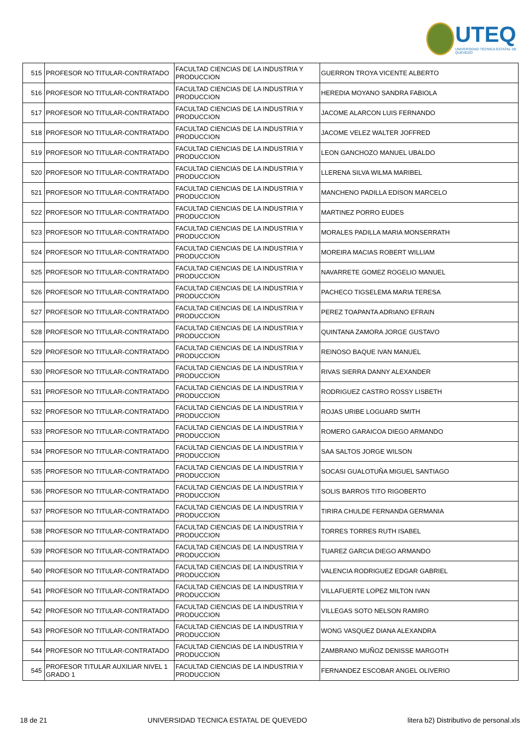UTEQ
UNIVERSIDAD TECNICA ESTATAL DE QUEVEDO
| 515 | PROFESOR NO TITULAR-CONTRATADO | FACULTAD CIENCIAS DE LA INDUSTRIA Y PRODUCCION | GUERRON TROYA VICENTE ALBERTO |
| 516 | PROFESOR NO TITULAR-CONTRATADO | FACULTAD CIENCIAS DE LA INDUSTRIA Y PRODUCCION | HEREDIA MOYANO SANDRA FABIOLA |
| 517 | PROFESOR NO TITULAR-CONTRATADO | FACULTAD CIENCIAS DE LA INDUSTRIA Y PRODUCCION | JACOME ALARCON LUIS FERNANDO |
| 518 | PROFESOR NO TITULAR-CONTRATADO | FACULTAD CIENCIAS DE LA INDUSTRIA Y PRODUCCION | JACOME VELEZ WALTER JOFFRED |
| 519 | PROFESOR NO TITULAR-CONTRATADO | FACULTAD CIENCIAS DE LA INDUSTRIA Y PRODUCCION | LEON GANCHOZO MANUEL UBALDO |
| 520 | PROFESOR NO TITULAR-CONTRATADO | FACULTAD CIENCIAS DE LA INDUSTRIA Y PRODUCCION | LLERENA SILVA WILMA MARIBEL |
| 521 | PROFESOR NO TITULAR-CONTRATADO | FACULTAD CIENCIAS DE LA INDUSTRIA Y PRODUCCION | MANCHENO PADILLA EDISON MARCELO |
| 522 | PROFESOR NO TITULAR-CONTRATADO | FACULTAD CIENCIAS DE LA INDUSTRIA Y PRODUCCION | MARTINEZ PORRO EUDES |
| 523 | PROFESOR NO TITULAR-CONTRATADO | FACULTAD CIENCIAS DE LA INDUSTRIA Y PRODUCCION | MORALES PADILLA MARIA MONSERRATH |
| 524 | PROFESOR NO TITULAR-CONTRATADO | FACULTAD CIENCIAS DE LA INDUSTRIA Y PRODUCCION | MOREIRA MACIAS ROBERT WILLIAM |
| 525 | PROFESOR NO TITULAR-CONTRATADO | FACULTAD CIENCIAS DE LA INDUSTRIA Y PRODUCCION | NAVARRETE GOMEZ ROGELIO MANUEL |
| 526 | PROFESOR NO TITULAR-CONTRATADO | FACULTAD CIENCIAS DE LA INDUSTRIA Y PRODUCCION | PACHECO TIGSELEMA MARIA TERESA |
| 527 | PROFESOR NO TITULAR-CONTRATADO | FACULTAD CIENCIAS DE LA INDUSTRIA Y PRODUCCION | PEREZ TOAPANTA ADRIANO EFRAIN |
| 528 | PROFESOR NO TITULAR-CONTRATADO | FACULTAD CIENCIAS DE LA INDUSTRIA Y PRODUCCION | QUINTANA ZAMORA JORGE GUSTAVO |
| 529 | PROFESOR NO TITULAR-CONTRATADO | FACULTAD CIENCIAS DE LA INDUSTRIA Y PRODUCCION | REINOSO BAQUE IVAN MANUEL |
| 530 | PROFESOR NO TITULAR-CONTRATADO | FACULTAD CIENCIAS DE LA INDUSTRIA Y PRODUCCION | RIVAS SIERRA DANNY ALEXANDER |
| 531 | PROFESOR NO TITULAR-CONTRATADO | FACULTAD CIENCIAS DE LA INDUSTRIA Y PRODUCCION | RODRIGUEZ CASTRO ROSSY LISBETH |
| 532 | PROFESOR NO TITULAR-CONTRATADO | FACULTAD CIENCIAS DE LA INDUSTRIA Y PRODUCCION | ROJAS URIBE LOGUARD SMITH |
| 533 | PROFESOR NO TITULAR-CONTRATADO | FACULTAD CIENCIAS DE LA INDUSTRIA Y PRODUCCION | ROMERO GARAICOA DIEGO ARMANDO |
| 534 | PROFESOR NO TITULAR-CONTRATADO | FACULTAD CIENCIAS DE LA INDUSTRIA Y PRODUCCION | SAA SALTOS JORGE WILSON |
| 535 | PROFESOR NO TITULAR-CONTRATADO | FACULTAD CIENCIAS DE LA INDUSTRIA Y PRODUCCION | SOCASI GUALOTUÑA MIGUEL SANTIAGO |
| 536 | PROFESOR NO TITULAR-CONTRATADO | FACULTAD CIENCIAS DE LA INDUSTRIA Y PRODUCCION | SOLIS BARROS TITO RIGOBERTO |
| 537 | PROFESOR NO TITULAR-CONTRATADO | FACULTAD CIENCIAS DE LA INDUSTRIA Y PRODUCCION | TIRIRA CHULDE FERNANDA GERMANIA |
| 538 | PROFESOR NO TITULAR-CONTRATADO | FACULTAD CIENCIAS DE LA INDUSTRIA Y PRODUCCION | TORRES TORRES RUTH ISABEL |
| 539 | PROFESOR NO TITULAR-CONTRATADO | FACULTAD CIENCIAS DE LA INDUSTRIA Y PRODUCCION | TUAREZ GARCIA DIEGO ARMANDO |
| 540 | PROFESOR NO TITULAR-CONTRATADO | FACULTAD CIENCIAS DE LA INDUSTRIA Y PRODUCCION | VALENCIA RODRIGUEZ EDGAR GABRIEL |
| 541 | PROFESOR NO TITULAR-CONTRATADO | FACULTAD CIENCIAS DE LA INDUSTRIA Y PRODUCCION | VILLAFUERTE LOPEZ MILTON IVAN |
| 542 | PROFESOR NO TITULAR-CONTRATADO | FACULTAD CIENCIAS DE LA INDUSTRIA Y PRODUCCION | VILLEGAS SOTO NELSON RAMIRO |
| 543 | PROFESOR NO TITULAR-CONTRATADO | FACULTAD CIENCIAS DE LA INDUSTRIA Y PRODUCCION | WONG VASQUEZ DIANA ALEXANDRA |
| 544 | PROFESOR NO TITULAR-CONTRATADO | FACULTAD CIENCIAS DE LA INDUSTRIA Y PRODUCCION | ZAMBRANO MUÑOZ DENISSE MARGOTH |
| 545 | PROFESOR TITULAR AUXILIAR NIVEL 1 GRADO 1 | FACULTAD CIENCIAS DE LA INDUSTRIA Y PRODUCCION | FERNANDEZ ESCOBAR ANGEL OLIVERIO |
18 de 21 UNIVERSIDAD TECNICA ESTATAL DE QUEVEDO litera b2) Distributivo de personal.xls